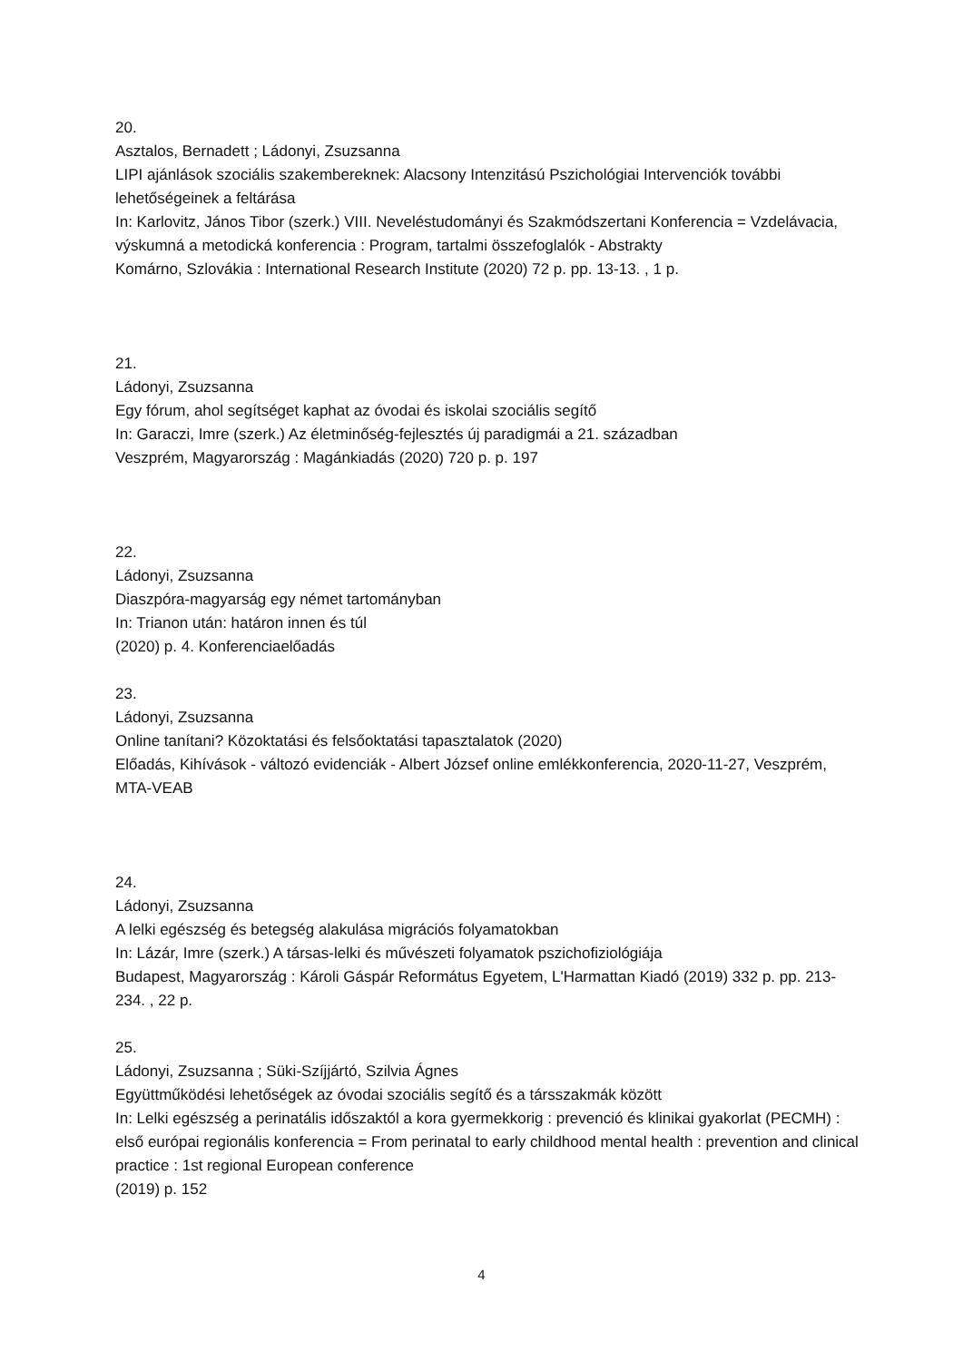20.
Asztalos, Bernadett ; Ládonyi, Zsuzsanna
LIPI ajánlások szociális szakembereknek: Alacsony Intenzitású Pszichológiai Intervenciók további lehetőségeinek a feltárása
In: Karlovitz, János Tibor (szerk.) VIII. Neveléstudományi és Szakmódszertani Konferencia = Vzdelávacia, výskumná a metodická konferencia : Program, tartalmi összefoglalók - Abstrakty
Komárno, Szlovákia : International Research Institute (2020) 72 p. pp. 13-13. , 1 p.
21.
Ládonyi, Zsuzsanna
Egy fórum, ahol segítséget kaphat az óvodai és iskolai szociális segítő
In: Garaczi, Imre (szerk.) Az életminőség-fejlesztés új paradigmái a 21. században
Veszprém, Magyarország : Magánkiadás (2020) 720 p. p. 197
22.
Ládonyi, Zsuzsanna
Diaszpóra-magyarság egy német tartományban
In: Trianon után: határon innen és túl
(2020) p. 4. Konferenciaelőadás
23.
Ládonyi, Zsuzsanna
Online tanítani? Közoktatási és felsőoktatási tapasztalatok (2020)
Előadás, Kihívások - változó evidenciák - Albert József online emlékkonferencia, 2020-11-27, Veszprém, MTA-VEAB
24.
Ládonyi, Zsuzsanna
A lelki egészség és betegség alakulása migrációs folyamatokban
In: Lázár, Imre (szerk.) A társas-lelki és művészeti folyamatok pszichofiziológiája
Budapest, Magyarország : Károli Gáspár Református Egyetem, L'Harmattan Kiadó (2019) 332 p. pp. 213-234. , 22 p.
25.
Ládonyi, Zsuzsanna ; Süki-Szíjjártó, Szilvia Ágnes
Együttműködési lehetőségek az óvodai szociális segítő és a társszakmák között
In: Lelki egészség a perinatális időszaktól a kora gyermekkorig : prevenció és klinikai gyakorlat (PECMH) : első európai regionális konferencia = From perinatal to early childhood mental health : prevention and clinical practice : 1st regional European conference
(2019) p. 152
4